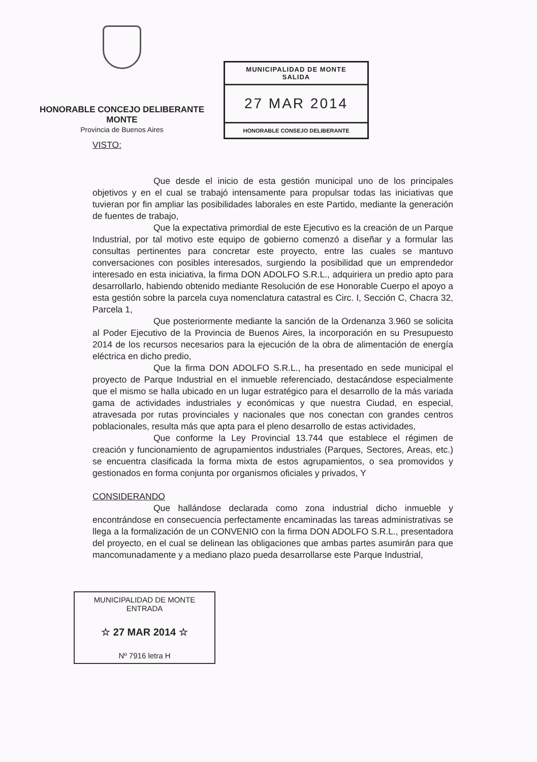HONORABLE CONCEJO DELIBERANTE
MONTE
Provincia de Buenos Aires
MUNICIPALIDAD DE MONTE
SALIDA
27 MAR 2014
HONORABLE CONSEJO DELIBERANTE
VISTO:
Que desde el inicio de esta gestión municipal uno de los principales objetivos y en el cual se trabajó intensamente para propulsar todas las iniciativas que tuvieran por fin ampliar las posibilidades laborales en este Partido, mediante la generación de fuentes de trabajo,
Que la expectativa primordial de este Ejecutivo es la creación de un Parque Industrial, por tal motivo este equipo de gobierno comenzó a diseñar y a formular las consultas pertinentes para concretar este proyecto, entre las cuales se mantuvo conversaciones con posibles interesados, surgiendo la posibilidad que un emprendedor interesado en esta iniciativa, la firma DON ADOLFO S.R.L., adquiriera un predio apto para desarrollarlo, habiendo obtenido mediante Resolución de ese Honorable Cuerpo el apoyo a esta gestión sobre la parcela cuya nomenclatura catastral es Circ. I, Sección C, Chacra 32, Parcela 1,
Que posteriormente mediante la sanción de la Ordenanza 3.960 se solicita al Poder Ejecutivo de la Provincia de Buenos Aires, la incorporación en su Presupuesto 2014 de los recursos necesarios para la ejecución de la obra de alimentación de energía eléctrica en dicho predio,
Que la firma DON ADOLFO S.R.L., ha presentado en sede municipal el proyecto de Parque Industrial en el inmueble referenciado, destacándose especialmente que el mismo se halla ubicado en un lugar estratégico para el desarrollo de la más variada gama de actividades industriales y económicas y que nuestra Ciudad, en especial, atravesada por rutas provinciales y nacionales que nos conectan con grandes centros poblacionales, resulta más que apta para el pleno desarrollo de estas actividades,
Que conforme la Ley Provincial 13.744 que establece el régimen de creación y funcionamiento de agrupamientos industriales (Parques, Sectores, Areas, etc.) se encuentra clasificada la forma mixta de estos agrupamientos, o sea promovidos y gestionados en forma conjunta por organismos oficiales y privados, Y
CONSIDERANDO
Que hallándose declarada como zona industrial dicho inmueble y encontrándose en consecuencia perfectamente encaminadas las tareas administrativas se llega a la formalización de un CONVENIO con la firma DON ADOLFO S.R.L., presentadora del proyecto, en el cual se delinean las obligaciones que ambas partes asumirán para que mancomunadamente y a mediano plazo pueda desarrollarse este Parque Industrial,
MUNICIPALIDAD DE MONTE
ENTRADA
☆ 27 MAR 2014 ☆
Nº 7916 letra H